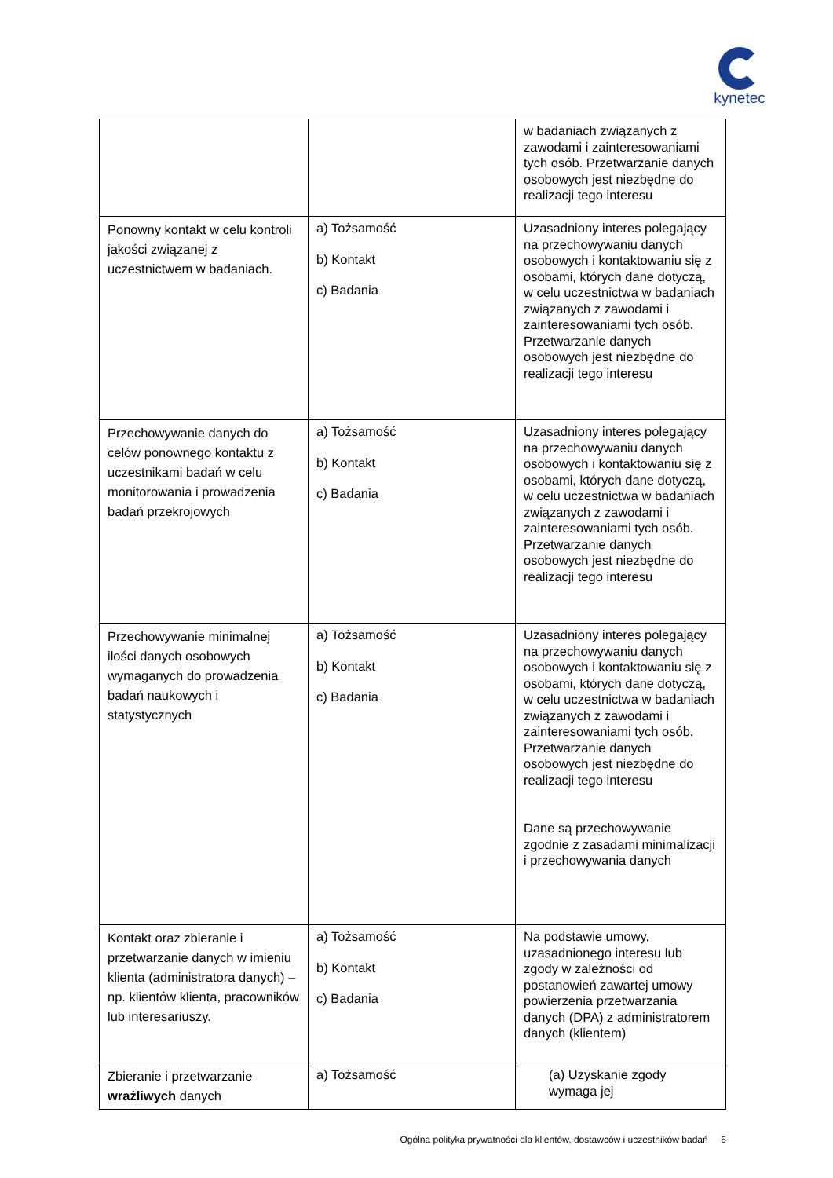kynetec
| | | w badaniach związanych z zawodami i zainteresowaniami tych osób. Przetwarzanie danych osobowych jest niezbędne do realizacji tego interesu |
| Ponowny kontakt w celu kontroli jakości związanej z uczestnictwem w badaniach. | a) Tożsamość b) Kontakt c) Badania | Uzasadniony interes polegający na przechowywaniu danych osobowych i kontaktowaniu się z osobami, których dane dotyczą, w celu uczestnictwa w badaniach związanych z zawodami i zainteresowaniami tych osób. Przetwarzanie danych osobowych jest niezbędne do realizacji tego interesu |
| Przechowywanie danych do celów ponownego kontaktu z uczestnikami badań w celu monitorowania i prowadzenia badań przekrojowych | a) Tożsamość b) Kontakt c) Badania | Uzasadniony interes polegający na przechowywaniu danych osobowych i kontaktowaniu się z osobami, których dane dotyczą, w celu uczestnictwa w badaniach związanych z zawodami i zainteresowaniami tych osób. Przetwarzanie danych osobowych jest niezbędne do realizacji tego interesu |
| Przechowywanie minimalnej ilości danych osobowych wymaganych do prowadzenia badań naukowych i statystycznych | a) Tożsamość b) Kontakt c) Badania | Uzasadniony interes polegający na przechowywaniu danych osobowych i kontaktowaniu się z osobami, których dane dotyczą, w celu uczestnictwa w badaniach związanych z zawodami i zainteresowaniami tych osób. Przetwarzanie danych osobowych jest niezbędne do realizacji tego interesu Dane są przechowywanie zgodnie z zasadami minimalizacji i przechowywania danych |
| Kontakt oraz zbieranie i przetwarzanie danych w imieniu klienta (administratora danych) – np. klientów klienta, pracowników lub interesariuszy. | a) Tożsamość b) Kontakt c) Badania | Na podstawie umowy, uzasadnionego interesu lub zgody w zależności od postanowień zawartej umowy powierzenia przetwarzania danych (DPA) z administratorem danych (klientem) |
| Zbieranie i przetwarzanie wrażliwych danych | a) Tożsamość | (a) Uzyskanie zgody wymaga jej |
Ogólna polityka prywatności dla klientów, dostawców i uczestników badań 6